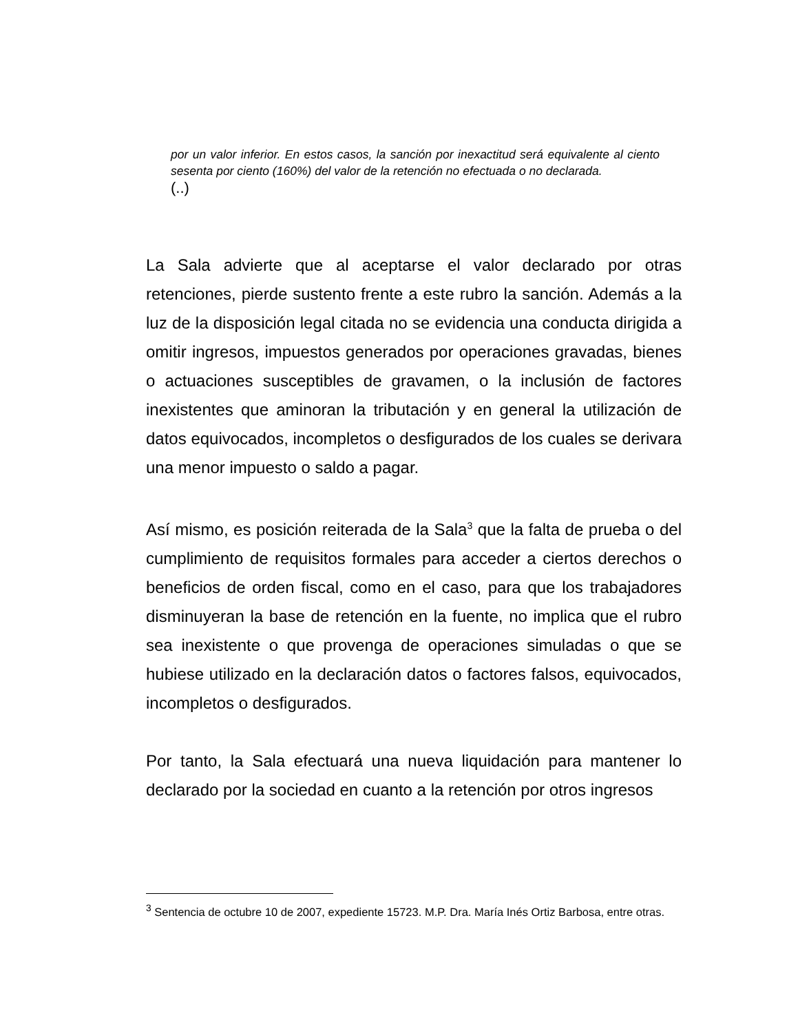por un valor inferior. En estos casos, la sanción por inexactitud será equivalente al ciento sesenta por ciento (160%) del valor de la retención no efectuada o no declarada.
(..)
La Sala advierte que al aceptarse el valor declarado por otras retenciones, pierde sustento frente a este rubro la sanción. Además a la luz de la disposición legal citada no se evidencia una conducta dirigida a omitir ingresos, impuestos generados por operaciones gravadas, bienes o actuaciones susceptibles de gravamen, o la inclusión de factores inexistentes que aminoran la tributación y en general la utilización de datos equivocados, incompletos o desfigurados de los cuales se derivara una menor impuesto o saldo a pagar.
Así mismo, es posición reiterada de la Sala<sup>3</sup> que la falta de prueba o del cumplimiento de requisitos formales para acceder a ciertos derechos o beneficios de orden fiscal, como en el caso, para que los trabajadores disminuyeran la base de retención en la fuente, no implica que el rubro sea inexistente o que provenga de operaciones simuladas o que se hubiese utilizado en la declaración datos o factores falsos, equivocados, incompletos o desfigurados.
Por tanto, la Sala efectuará una nueva liquidación para mantener lo declarado por la sociedad en cuanto a la retención por otros ingresos
<sup>3</sup> Sentencia de octubre 10 de 2007, expediente 15723. M.P. Dra. María Inés Ortiz Barbosa, entre otras.